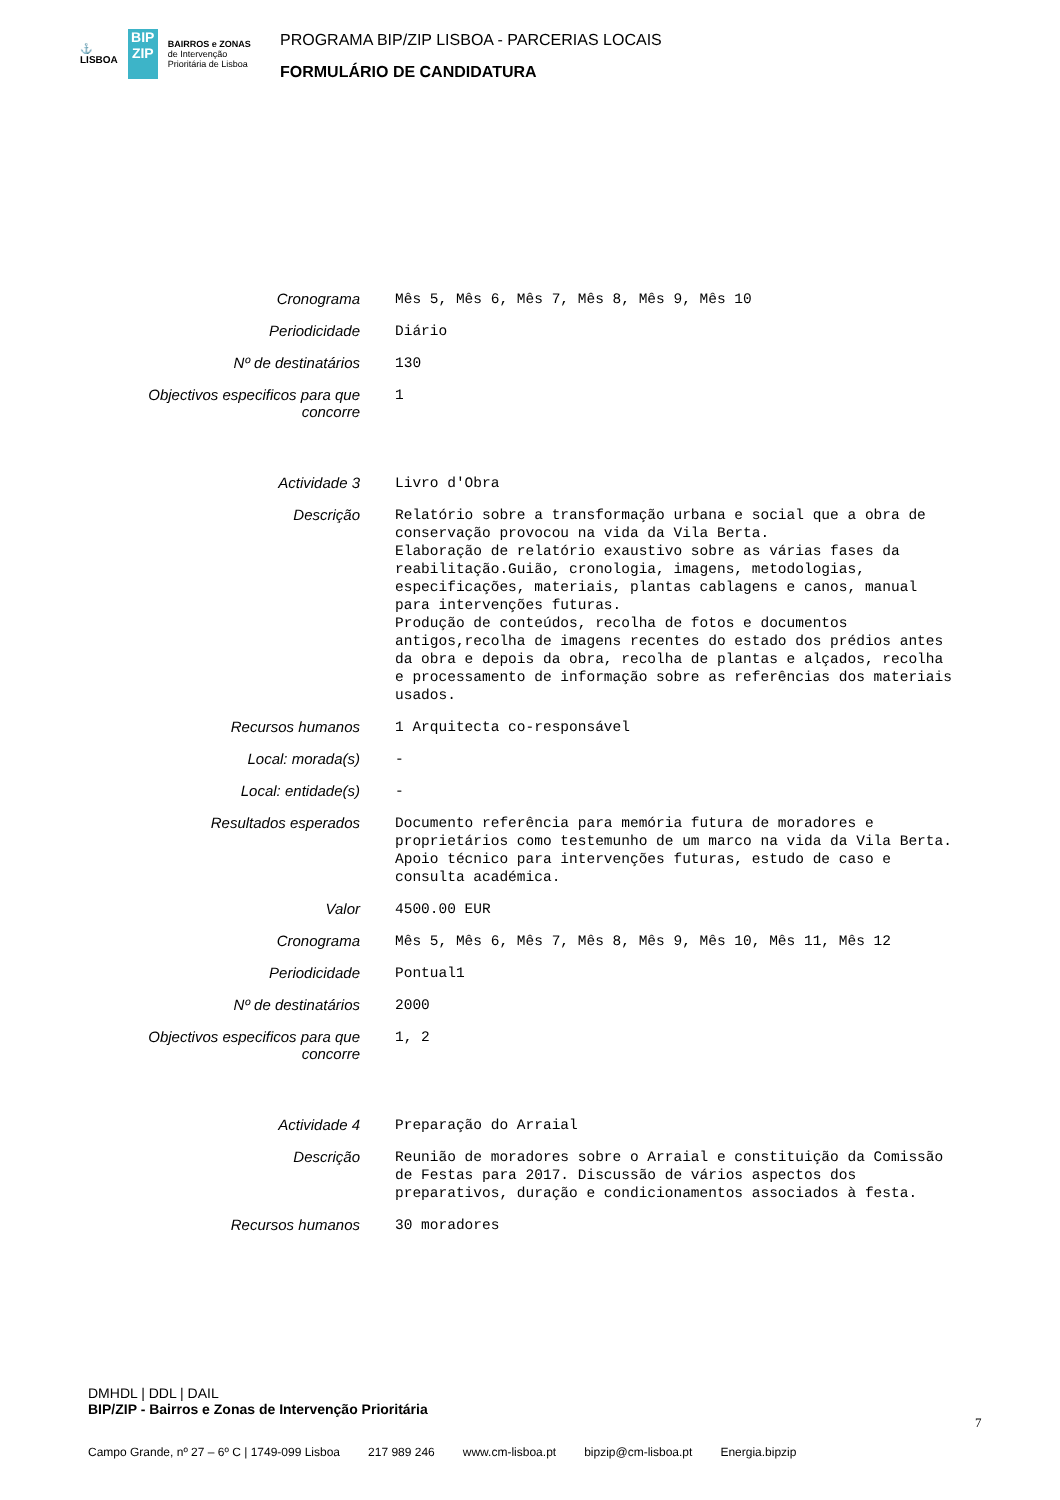⚓
LISBOA BIP ZIP BAIRROS e ZONAS
de Intervenção
Prioritária de Lisboa
PROGRAMA BIP/ZIP LISBOA - PARCERIAS LOCAIS
FORMULÁRIO DE CANDIDATURA
| Cronograma | Mês 5, Mês 6, Mês 7, Mês 8, Mês 9, Mês 10 |
| Periodicidade | Diário |
| Nº de destinatários | 130 |
| Objectivos especificos para que concorre | 1 |
| Actividade 3 | Livro d'Obra |
| Descrição | Relatório sobre a transformação urbana e social que a obra de conservação provocou na vida da Vila Berta. Elaboração de relatório exaustivo sobre as várias fases da reabilitação.Guião, cronologia, imagens, metodologias, especificações, materiais, plantas cablagens e canos, manual para intervenções futuras. Produção de conteúdos, recolha de fotos e documentos antigos,recolha de imagens recentes do estado dos prédios antes da obra e depois da obra, recolha de plantas e alçados, recolha e processamento de informação sobre as referências dos materiais usados. |
| Recursos humanos | 1 Arquitecta co-responsável |
| Local: morada(s) | - |
| Local: entidade(s) | - |
| Resultados esperados | Documento referência para memória futura de moradores e proprietários como testemunho de um marco na vida da Vila Berta. Apoio técnico para intervenções futuras, estudo de caso e consulta académica. |
| Valor | 4500.00 EUR |
| Cronograma | Mês 5, Mês 6, Mês 7, Mês 8, Mês 9, Mês 10, Mês 11, Mês 12 |
| Periodicidade | Pontual1 |
| Nº de destinatários | 2000 |
| Objectivos especificos para que concorre | 1, 2 |
| Actividade 4 | Preparação do Arraial |
| Descrição | Reunião de moradores sobre o Arraial e constituição da Comissão de Festas para 2017. Discussão de vários aspectos dos preparativos, duração e condicionamentos associados à festa. |
| Recursos humanos | 30 moradores |
DMHDL | DDL | DAIL
BIP/ZIP - Bairros e Zonas de Intervenção Prioritária
7
Campo Grande, nº 27 – 6º C | 1749-099 Lisboa 217 989 246 www.cm-lisboa.pt bipzip@cm-lisboa.pt Energia.bipzip